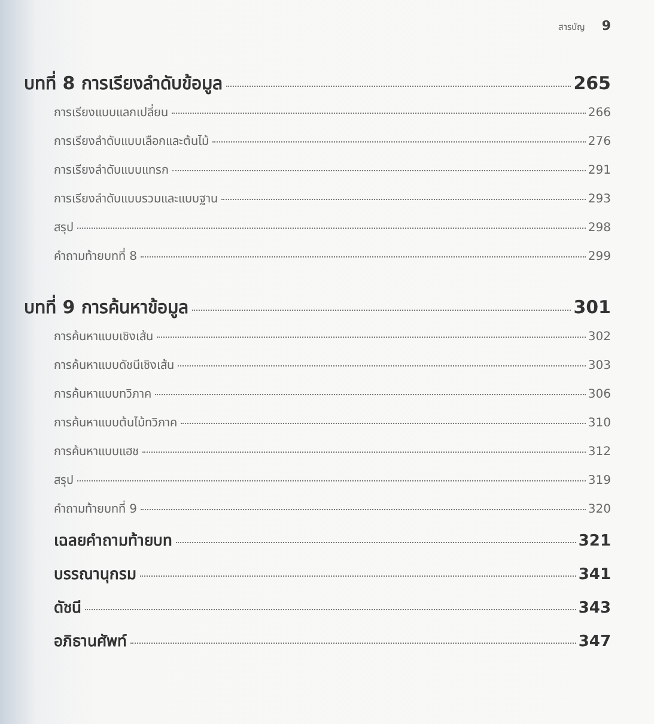สารบัญ 9
บทที่ 8 การเรียงลำดับข้อมูล 265
การเรียงแบบแลกเปลี่ยน 266
การเรียงลำดับแบบเลือกและต้นไม้ 276
การเรียงลำดับแบบแทรก 291
การเรียงลำดับแบบรวมและแบบฐาน 293
สรุป 298
คำถามท้ายบทที่ 8 299
บทที่ 9 การค้นหาข้อมูล 301
การค้นหาแบบเชิงเส้น 302
การค้นหาแบบดัชนีเชิงเส้น 303
การค้นหาแบบทวิภาค 306
การค้นหาแบบต้นไม้ทวิภาค 310
การค้นหาแบบแฮช 312
สรุป 319
คำถามท้ายบทที่ 9 320
เฉลยคำถามท้ายบท 321
บรรณานุกรม 341
ดัชนี 343
อภิธานศัพท์ 347